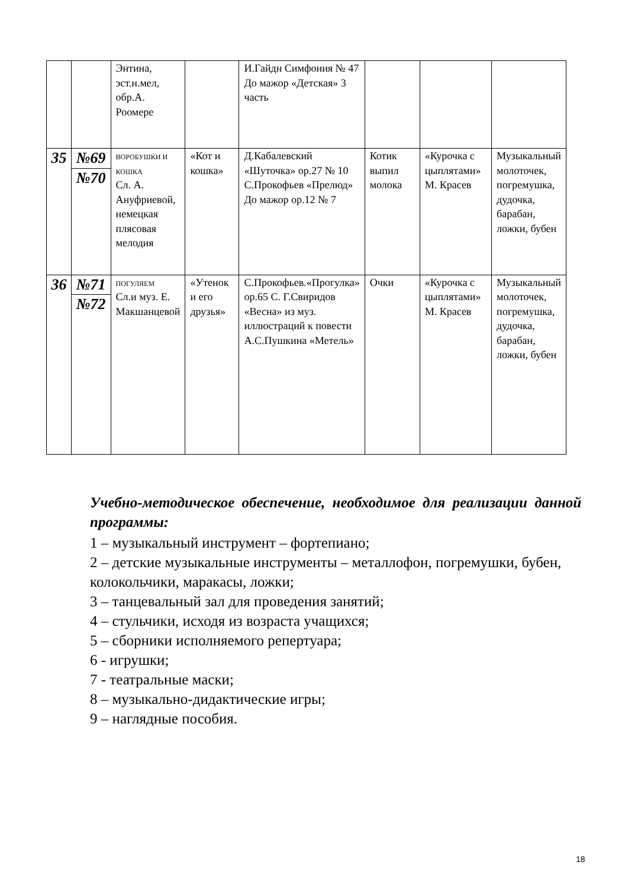| | | Энтина, эст.н.мел, обр.А. Роомере | | И.Гайдн Симфония № 47 До мажор «Детская» 3 часть | | | |
| 35 | №69 | ВОРОБУШКИ И КОШКА Сл. А. Ануфриевой, немецкая плясовая мелодия | «Кот и кошка» | Д.Кабалевский «Шуточка» ор.27 № 10 С.Прокофьев «Прелюд» До мажор ор.12 № 7 | Котик выпил молока | «Курочка с цыплятами» М. Красев | Музыкальный молоточек, погремушка, дудочка, барабан, ложки, бубен |
| | №70 | | | | | | |
| 36 | №71 | ПОГУЛЯЕМ Сл.и муз. Е. Макшанцевой | «Утенок и его друзья» | С.Прокофьев.«Прогулка» ор.65 С. Г.Свиридов «Весна» из муз. иллюстраций к повести А.С.Пушкина «Метель» | Очки | «Курочка с цыплятами» М. Красев | Музыкальный молоточек, погремушка, дудочка, барабан, ложки, бубен |
| | №72 | | | | | | |
Учебно-методическое обеспечение, необходимое для реализации данной программы:
1 – музыкальный инструмент – фортепиано;
2 – детские музыкальные инструменты – металлофон, погремушки, бубен, колокольчики, маракасы, ложки;
3 – танцевальный зал для проведения занятий;
4 – стульчики, исходя из возраста учащихся;
5 – сборники исполняемого репертуара;
6 - игрушки;
7 - театральные маски;
8 – музыкально-дидактические игры;
9 – наглядные пособия.
18